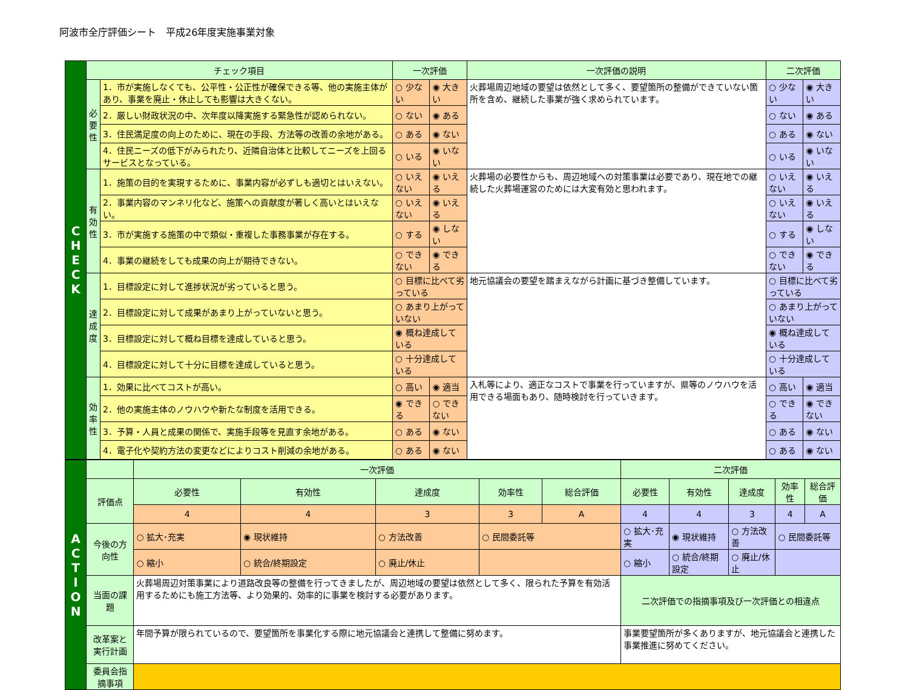阿波市全庁評価シート　平成26年度実施事業対象
| C H E C K | チェック項目 | | 一次評価 | | 一次評価の説明 | 二次評価 | |
| | 必 要 性 | 1．市が実施しなくても、公平性・公正性が確保できる等、他の実施主体があり、事業を廃止・休止しても影響は大きくない。 | ○ 少ない | ◉ 大きい | 火葬場周辺地域の要望は依然として多く、要望箇所の整備ができていない箇所を含め、継続した事業が強く求められています。 | ○ 少ない | ◉ 大きい |
| | | 2．厳しい財政状況の中、次年度以降実施する緊急性が認められない。 | ○ ない | ◉ ある | | ○ ない | ◉ ある |
| | | 3．住民満足度の向上のために、現在の手段、方法等の改善の余地がある。 | ○ ある | ◉ ない | | ○ ある | ◉ ない |
| | | 4．住民ニーズの低下がみられたり、近隣自治体と比較してニーズを上回るサービスとなっている。 | ○ いる | ◉ いない | | ○ いる | ◉ いない |
| | 有 効 性 | 1．施策の目的を実現するために、事業内容が必ずしも適切とはいえない。 | ○ いえない | ◉ いえる | 火葬場の必要性からも、周辺地域への対策事業は必要であり、現在地での継続した火葬場運営のためには大変有効と思われます。 | ○ いえない | ◉ いえる |
| | | 2．事業内容のマンネリ化など、施策への貢献度が著しく高いとはいえない。 | ○ いえない | ◉ いえる | | ○ いえない | ◉ いえる |
| | | 3．市が実施する施策の中で類似・重複した事務事業が存在する。 | ○ する | ◉ しない | | ○ する | ◉ しない |
| | | 4．事業の継続をしても成果の向上が期待できない。 | ○ できない | ◉ できる | | ○ できない | ◉ できる |
| | 達 成 度 | 1．目標設定に対して進捗状況が劣っていると思う。 | ○ 目標に比べて劣っている | | 地元協議会の要望を踏まえながら計画に基づき整備しています。 | ○ 目標に比べて劣っている | |
| | | 2．目標設定に対して成果があまり上がっていないと思う。 | ○ あまり上がっていない | | | ○ あまり上がっていない | |
| | | 3．目標設定に対して概ね目標を達成していると思う。 | ◉ 概ね達成している | | | ◉ 概ね達成している | |
| | | 4．目標設定に対して十分に目標を達成していると思う。 | ○ 十分達成している | | | ○ 十分達成している | |
| | 効 率 性 | 1．効果に比べてコストが高い。 | ○ 高い | ◉ 適当 | 入札等により、適正なコストで事業を行っていますが、県等のノウハウを活用できる場面もあり、随時検討を行っていきます。 | ○ 高い | ◉ 適当 |
| | | 2．他の実施主体のノウハウや新たな制度を活用できる。 | ◉ できる | ○ できない | | ○ できる | ◉ できない |
| | | 3．予算・人員と成果の関係で、実施手段等を見直す余地がある。 | ○ ある | ◉ ない | | ○ ある | ◉ ない |
| | | 4．電子化や契約方法の変更などによりコスト削減の余地がある。 | ○ ある | ◉ ない | | ○ ある | ◉ ない |
| A C T I O N | | 一次評価 | | | | | 二次評価 | | | | |
| | 評価点 | 必要性 | 有効性 | 達成度 | 効率性 | 総合評価 | 必要性 | 有効性 | 達成度 | 効率性 | 総合評価 |
| | | 4 | 4 | 3 | 3 | A | 4 | 4 | 3 | 4 | A |
| | 今後の方向性 | ○ 拡大･充実 | ◉ 現状維持 | ○ 方法改善 | ○ 民間委託等 | | ○ 拡大･充実 | ◉ 現状維持 | ○ 方法改善 | ○ 民間委託等 | |
| | | ○ 縮小 | ○ 統合/終期設定 | ○ 廃止/休止 | | | ○ 縮小 | ○ 統合/終期設定 | ○ 廃止/休止 | | |
| | 当面の課題 | 火葬場周辺対策事業により道路改良等の整備を行ってきましたが、周辺地域の要望は依然として多く、限られた予算を有効活用するためにも施工方法等、より効果的、効率的に事業を検討する必要があります。 | | | | | 二次評価での指摘事項及び一次評価との相違点 | | | | |
| | 改革案と実行計画 | 年間予算が限られているので、要望箇所を事業化する際に地元協議会と連携して整備に努めます。 | | | | | 事業要望箇所が多くありますが、地元協議会と連携した事業推進に努めてください。 | | | | |
| | 委員会指摘事項 | | | | | | | | | | |